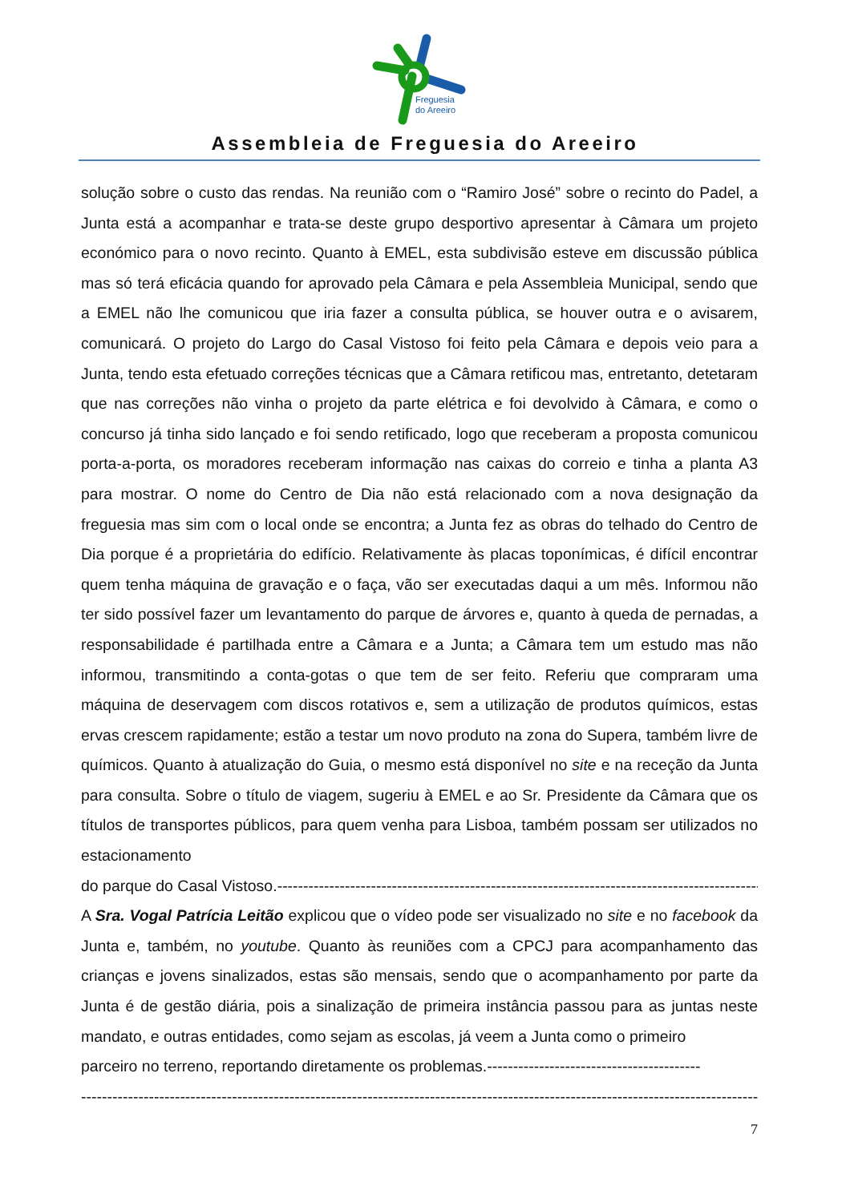Freguesia
do Areeiro
Assembleia de Freguesia do Areeiro
solução sobre o custo das rendas. Na reunião com o “Ramiro José” sobre o recinto do Padel, a Junta está a acompanhar e trata-se deste grupo desportivo apresentar à Câmara um projeto económico para o novo recinto. Quanto à EMEL, esta subdivisão esteve em discussão pública mas só terá eficácia quando for aprovado pela Câmara e pela Assembleia Municipal, sendo que a EMEL não lhe comunicou que iria fazer a consulta pública, se houver outra e o avisarem, comunicará. O projeto do Largo do Casal Vistoso foi feito pela Câmara e depois veio para a Junta, tendo esta efetuado correções técnicas que a Câmara retificou mas, entretanto, detetaram que nas correções não vinha o projeto da parte elétrica e foi devolvido à Câmara, e como o concurso já tinha sido lançado e foi sendo retificado, logo que receberam a proposta comunicou porta-a-porta, os moradores receberam informação nas caixas do correio e tinha a planta A3 para mostrar. O nome do Centro de Dia não está relacionado com a nova designação da freguesia mas sim com o local onde se encontra; a Junta fez as obras do telhado do Centro de Dia porque é a proprietária do edifício. Relativamente às placas toponímicas, é difícil encontrar quem tenha máquina de gravação e o faça, vão ser executadas daqui a um mês. Informou não ter sido possível fazer um levantamento do parque de árvores e, quanto à queda de pernadas, a responsabilidade é partilhada entre a Câmara e a Junta; a Câmara tem um estudo mas não informou, transmitindo a conta-gotas o que tem de ser feito. Referiu que compraram uma máquina de deservagem com discos rotativos e, sem a utilização de produtos químicos, estas ervas crescem rapidamente; estão a testar um novo produto na zona do Supera, também livre de químicos. Quanto à atualização do Guia, o mesmo está disponível no site e na receção da Junta para consulta. Sobre o título de viagem, sugeriu à EMEL e ao Sr. Presidente da Câmara que os títulos de transportes públicos, para quem venha para Lisboa, também possam ser utilizados no estacionamento
do parque do Casal Vistoso.---------------------------------------------------------------------------------------------------
A Sra. Vogal Patrícia Leitão explicou que o vídeo pode ser visualizado no site e no facebook da Junta e, também, no youtube. Quanto às reuniões com a CPCJ para acompanhamento das crianças e jovens sinalizados, estas são mensais, sendo que o acompanhamento por parte da Junta é de gestão diária, pois a sinalização de primeira instância passou para as juntas neste mandato, e outras entidades, como sejam as escolas, já veem a Junta como o primeiro
parceiro no terreno, reportando diretamente os problemas.-----------------------------------------
--------------------------------------------------------------------------------------------------------------------------------------------
7